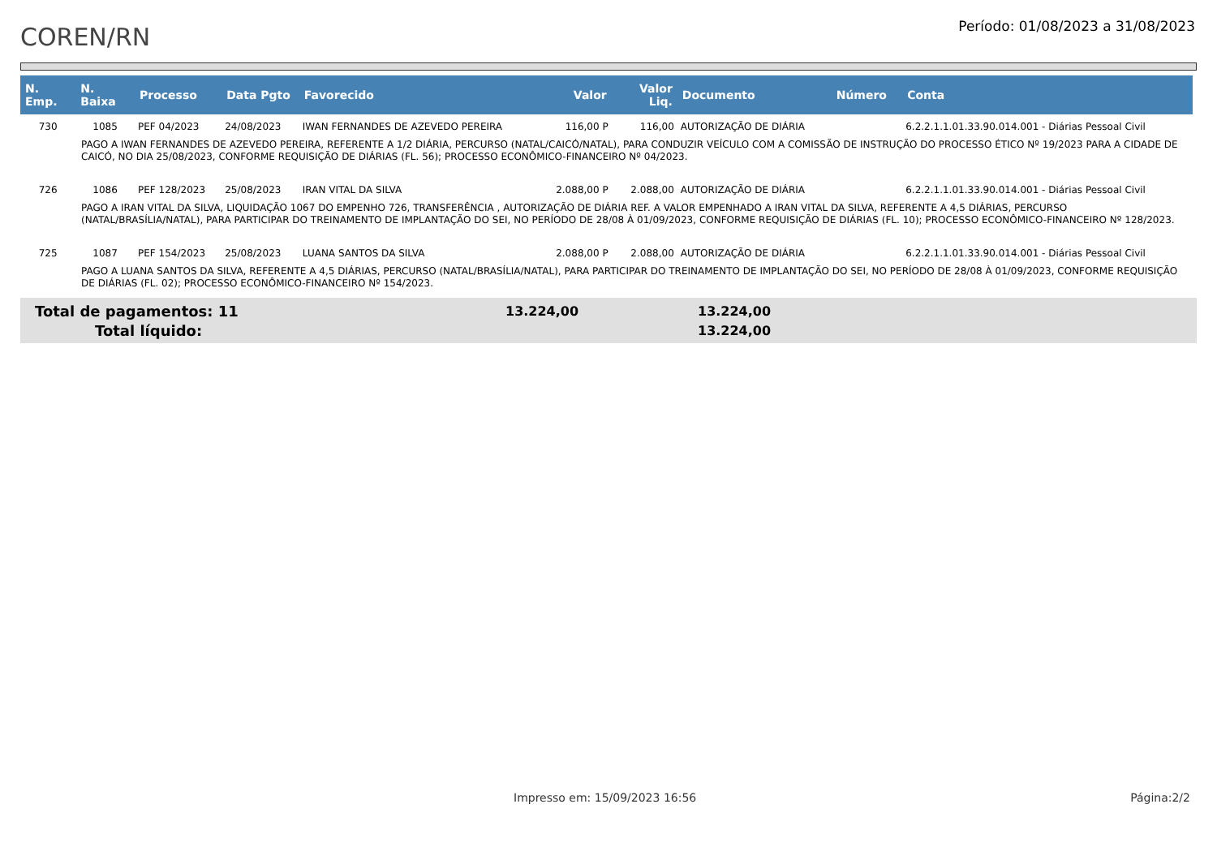COREN/RN
Período: 01/08/2023 a 31/08/2023
| N. Emp. | N. Baixa | Processo | Data Pgto | Favorecido | Valor | Valor Liq. | Documento | Número | Conta |
| --- | --- | --- | --- | --- | --- | --- | --- | --- | --- |
| 730 | 1085 | PEF 04/2023 | 24/08/2023 | IWAN FERNANDES DE AZEVEDO PEREIRA | 116,00 P | 116,00 | AUTORIZAÇÃO DE DIÁRIA | | 6.2.2.1.1.01.33.90.014.001 - Diárias Pessoal Civil |
| PAGO A IWAN FERNANDES DE AZEVEDO PEREIRA, REFERENTE A 1/2 DIÁRIA, PERCURSO (NATAL/CAICÓ/NATAL), PARA CONDUZIR VEÍCULO COM A COMISSÃO DE INSTRUÇÃO DO PROCESSO ÉTICO Nº 19/2023 PARA A CIDADE DE CAICÓ, NO DIA 25/08/2023, CONFORME REQUISIÇÃO DE DIÁRIAS (FL. 56); PROCESSO ECONÔMICO-FINANCEIRO Nº 04/2023. | | | | | | | | | |
| 726 | 1086 | PEF 128/2023 | 25/08/2023 | IRAN VITAL DA SILVA | 2.088,00 P | 2.088,00 | AUTORIZAÇÃO DE DIÁRIA | | 6.2.2.1.1.01.33.90.014.001 - Diárias Pessoal Civil |
| PAGO A IRAN VITAL DA SILVA, LIQUIDAÇÃO 1067 DO EMPENHO 726, TRANSFERÊNCIA , AUTORIZAÇÃO DE DIÁRIA REF. A VALOR EMPENHADO A IRAN VITAL DA SILVA, REFERENTE A 4,5 DIÁRIAS, PERCURSO (NATAL/BRASÍLIA/NATAL), PARA PARTICIPAR DO TREINAMENTO DE IMPLANTAÇÃO DO SEI, NO PERÍODO DE 28/08 À 01/09/2023, CONFORME REQUISIÇÃO DE DIÁRIAS (FL. 10); PROCESSO ECONÔMICO-FINANCEIRO Nº 128/2023. | | | | | | | | | |
| 725 | 1087 | PEF 154/2023 | 25/08/2023 | LUANA SANTOS DA SILVA | 2.088,00 P | 2.088,00 | AUTORIZAÇÃO DE DIÁRIA | | 6.2.2.1.1.01.33.90.014.001 - Diárias Pessoal Civil |
| PAGO A LUANA SANTOS DA SILVA, REFERENTE A 4,5 DIÁRIAS, PERCURSO (NATAL/BRASÍLIA/NATAL), PARA PARTICIPAR DO TREINAMENTO DE IMPLANTAÇÃO DO SEI, NO PERÍODO DE 28/08 À 01/09/2023, CONFORME REQUISIÇÃO DE DIÁRIAS (FL. 02); PROCESSO ECONÔMICO-FINANCEIRO Nº 154/2023. | | | | | | | | | |
Total de pagamentos: 11 13.224,00 13.224,00
Total líquido: 13.224,00
Impresso em: 15/09/2023 16:56 Página:2/2